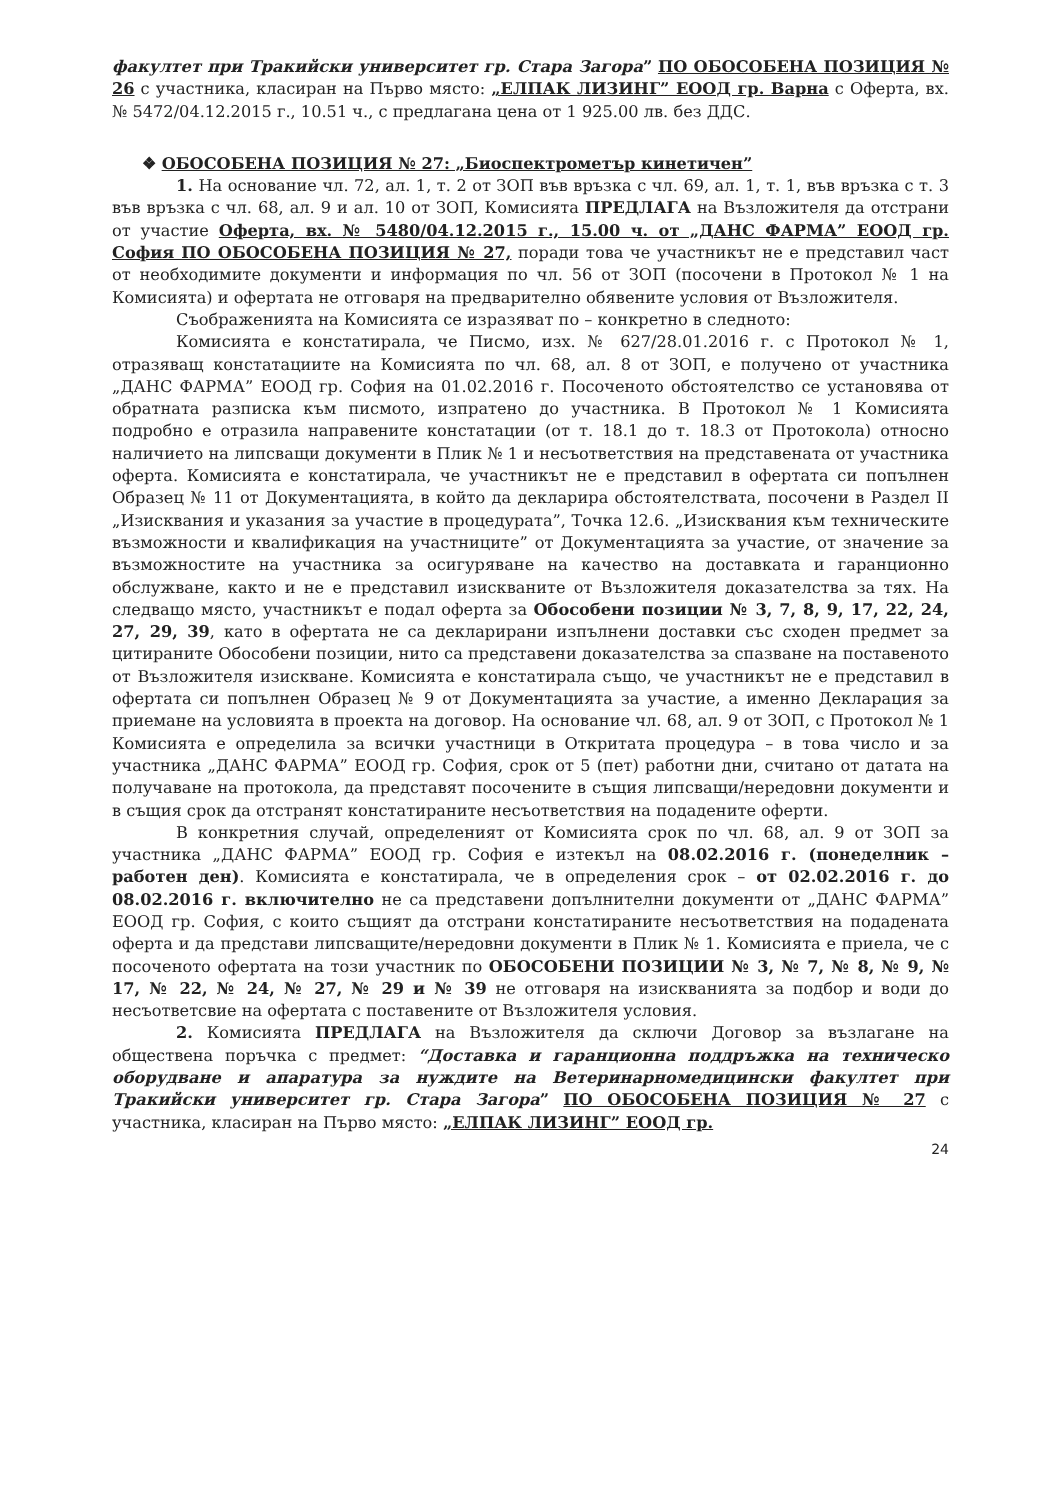факултет при Тракийски университет гр. Стара Загора” ПО ОБОСОБЕНА ПОЗИЦИЯ № 26 с участника, класиран на Първо място: „ЕЛПАК ЛИЗИНГ” ЕООД гр. Варна с Оферта, вх. № 5472/04.12.2015 г., 10.51 ч., с предлагана цена от 1 925.00 лв. без ДДС.
❖ ОБОСОБЕНА ПОЗИЦИЯ № 27: „Биоспектрометър кинетичен”
1. На основание чл. 72, ал. 1, т. 2 от ЗОП във връзка с чл. 69, ал. 1, т. 1, във връзка с т. 3 във връзка с чл. 68, ал. 9 и ал. 10 от ЗОП, Комисията ПРЕДЛАГА на Възложителя да отстрани от участие Оферта, вх. № 5480/04.12.2015 г., 15.00 ч. от „ДАНС ФАРМА” ЕООД гр. София ПО ОБОСОБЕНА ПОЗИЦИЯ № 27, поради това че участникът не е представил част от необходимите документи и информация по чл. 56 от ЗОП (посочени в Протокол № 1 на Комисията) и офертата не отговаря на предварително обявените условия от Възложителя.
Съображенията на Комисията се изразяват по – конкретно в следното:
Комисията е констатирала, че Писмо, изх. № 627/28.01.2016 г. с Протокол № 1, отразяващ констатациите на Комисията по чл. 68, ал. 8 от ЗОП, е получено от участника „ДАНС ФАРМА” ЕООД гр. София на 01.02.2016 г. Посоченото обстоятелство се установява от обратната разписка към писмото, изпратено до участника. В Протокол № 1 Комисията подробно е отразила направените констатации (от т. 18.1 до т. 18.3 от Протокола) относно наличието на липсващи документи в Плик № 1 и несъответствия на представената от участника оферта. Комисията е констатирала, че участникът не е представил в офертата си попълнен Образец № 11 от Документацията, в който да декларира обстоятелствата, посочени в Раздел II „Изисквания и указания за участие в процедурата”, Точка 12.6. „Изисквания към техническите възможности и квалификация на участниците” от Документацията за участие, от значение за възможностите на участника за осигуряване на качество на доставката и гаранционно обслужване, както и не е представил изискваните от Възложителя доказателства за тях. На следващо място, участникът е подал оферта за Обособени позиции № 3, 7, 8, 9, 17, 22, 24, 27, 29, 39, като в офертата не са декларирани изпълнени доставки със сходен предмет за цитираните Обособени позиции, нито са представени доказателства за спазване на поставеното от Възложителя изискване. Комисията е констатирала също, че участникът не е представил в офертата си попълнен Образец № 9 от Документацията за участие, а именно Декларация за приемане на условията в проекта на договор. На основание чл. 68, ал. 9 от ЗОП, с Протокол № 1 Комисията е определила за всички участници в Откритата процедура – в това число и за участника „ДАНС ФАРМА” ЕООД гр. София, срок от 5 (пет) работни дни, считано от датата на получаване на протокола, да представят посочените в същия липсващи/нередовни документи и в същия срок да отстранят констатираните несъответствия на подадените оферти.
В конкретния случай, определеният от Комисията срок по чл. 68, ал. 9 от ЗОП за участника „ДАНС ФАРМА” ЕООД гр. София е изтекъл на 08.02.2016 г. (понеделник – работен ден). Комисията е констатирала, че в определения срок – от 02.02.2016 г. до 08.02.2016 г. включително не са представени допълнителни документи от „ДАНС ФАРМА” ЕООД гр. София, с които същият да отстрани констатираните несъответствия на подадената оферта и да представи липсващите/нередовни документи в Плик № 1. Комисията е приела, че с посоченото офертата на този участник по ОБОСОБЕНИ ПОЗИЦИИ № 3, № 7, № 8, № 9, № 17, № 22, № 24, № 27, № 29 и № 39 не отговаря на изискванията за подбор и води до несъответсвие на офертата с поставените от Възложителя условия.
2. Комисията ПРЕДЛАГА на Възложителя да сключи Договор за възлагане на обществена поръчка с предмет: “Доставка и гаранционна поддръжка на техническо оборудване и апаратура за нуждите на Ветеринарномедицински факултет при Тракийски университет гр. Стара Загора” ПО ОБОСОБЕНА ПОЗИЦИЯ № 27 с участника, класиран на Първо място: „ЕЛПАК ЛИЗИНГ” ЕООД гр.
24